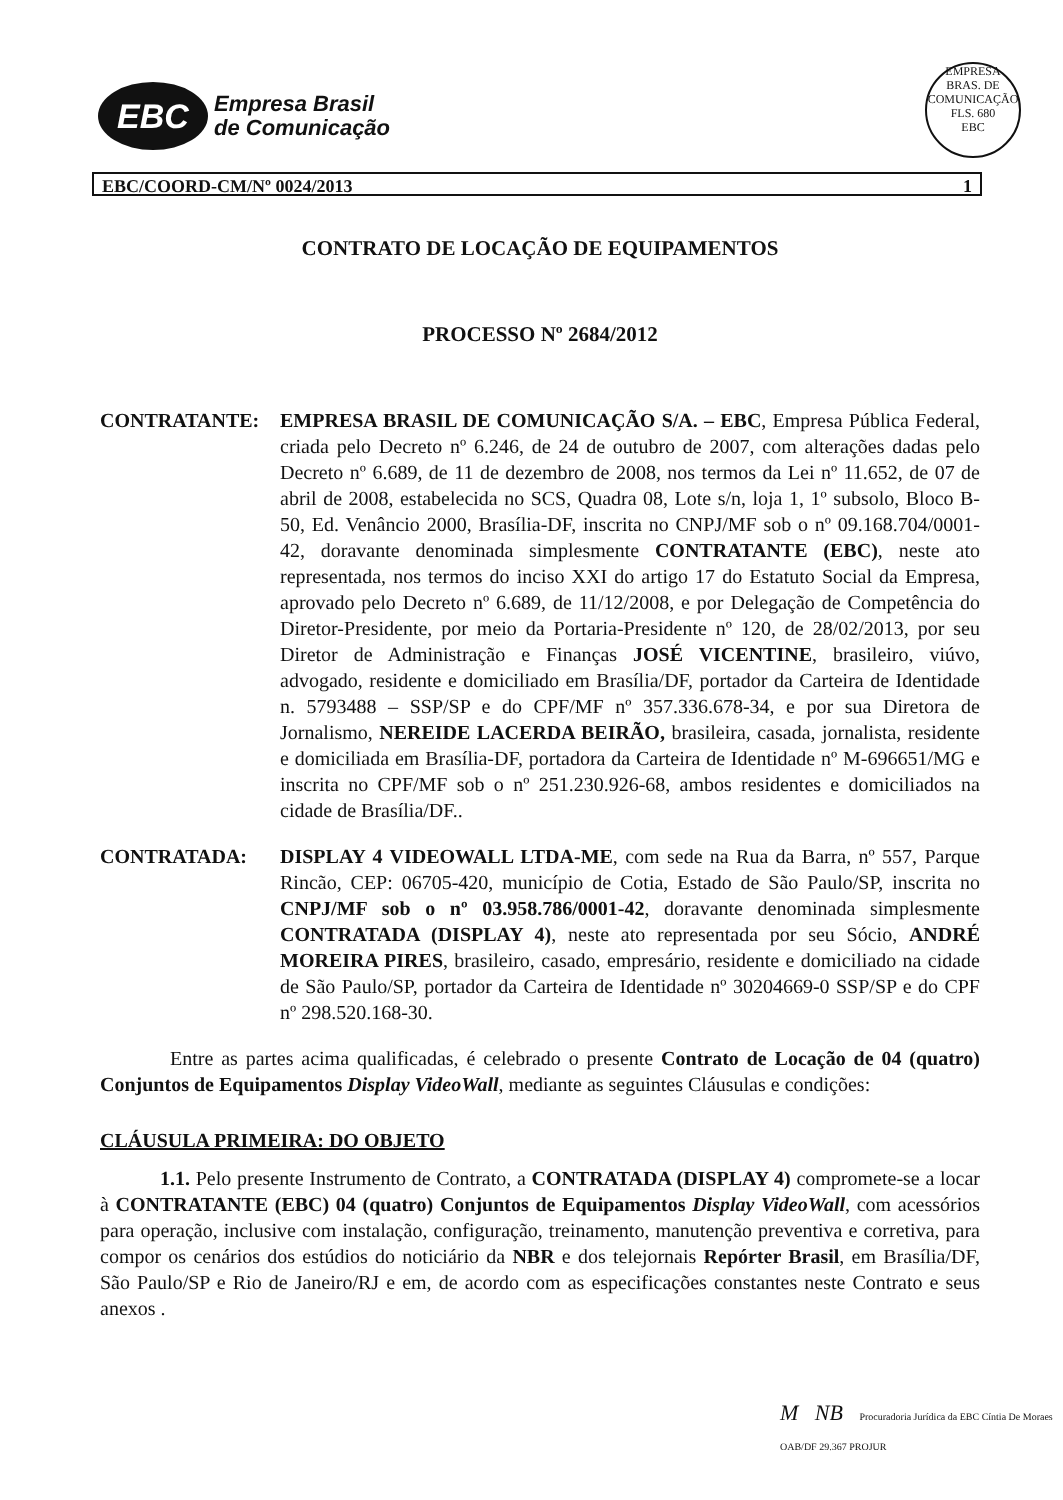EBC
Empresa Brasil
de Comunicação
EMPRESA BRAS. DE COMUNICAÇÃO
FLS. 680
EBC
EBC/COORD-CM/Nº 0024/2013 1
CONTRATO DE LOCAÇÃO DE EQUIPAMENTOS
PROCESSO Nº 2684/2012
CONTRATANTE: EMPRESA BRASIL DE COMUNICAÇÃO S/A. – EBC, Empresa Pública Federal, criada pelo Decreto nº 6.246, de 24 de outubro de 2007, com alterações dadas pelo Decreto nº 6.689, de 11 de dezembro de 2008, nos termos da Lei nº 11.652, de 07 de abril de 2008, estabelecida no SCS, Quadra 08, Lote s/n, loja 1, 1º subsolo, Bloco B-50, Ed. Venâncio 2000, Brasília-DF, inscrita no CNPJ/MF sob o nº 09.168.704/0001-42, doravante denominada simplesmente CONTRATANTE (EBC), neste ato representada, nos termos do inciso XXI do artigo 17 do Estatuto Social da Empresa, aprovado pelo Decreto nº 6.689, de 11/12/2008, e por Delegação de Competência do Diretor-Presidente, por meio da Portaria-Presidente nº 120, de 28/02/2013, por seu Diretor de Administração e Finanças JOSÉ VICENTINE, brasileiro, viúvo, advogado, residente e domiciliado em Brasília/DF, portador da Carteira de Identidade n. 5793488 – SSP/SP e do CPF/MF nº 357.336.678-34, e por sua Diretora de Jornalismo, NEREIDE LACERDA BEIRÃO, brasileira, casada, jornalista, residente e domiciliada em Brasília-DF, portadora da Carteira de Identidade nº M-696651/MG e inscrita no CPF/MF sob o nº 251.230.926-68, ambos residentes e domiciliados na cidade de Brasília/DF..
CONTRATADA: DISPLAY 4 VIDEOWALL LTDA-ME, com sede na Rua da Barra, nº 557, Parque Rincão, CEP: 06705-420, município de Cotia, Estado de São Paulo/SP, inscrita no CNPJ/MF sob o nº 03.958.786/0001-42, doravante denominada simplesmente CONTRATADA (DISPLAY 4), neste ato representada por seu Sócio, ANDRÉ MOREIRA PIRES, brasileiro, casado, empresário, residente e domiciliado na cidade de São Paulo/SP, portador da Carteira de Identidade nº 30204669-0 SSP/SP e do CPF nº 298.520.168-30.
Entre as partes acima qualificadas, é celebrado o presente Contrato de Locação de 04 (quatro) Conjuntos de Equipamentos Display VideoWall, mediante as seguintes Cláusulas e condições:
CLÁUSULA PRIMEIRA: DO OBJETO
1.1. Pelo presente Instrumento de Contrato, a CONTRATADA (DISPLAY 4) compromete-se a locar à CONTRATANTE (EBC) 04 (quatro) Conjuntos de Equipamentos Display VideoWall, com acessórios para operação, inclusive com instalação, configuração, treinamento, manutenção preventiva e corretiva, para compor os cenários dos estúdios do noticiário da NBR e dos telejornais Repórter Brasil, em Brasília/DF, São Paulo/SP e Rio de Janeiro/RJ e em, de acordo com as especificações constantes neste Contrato e seus anexos .
M NB Procuradoria Jurídica da EBC Cíntia De Moraes OAB/DF 29.367 PROJUR